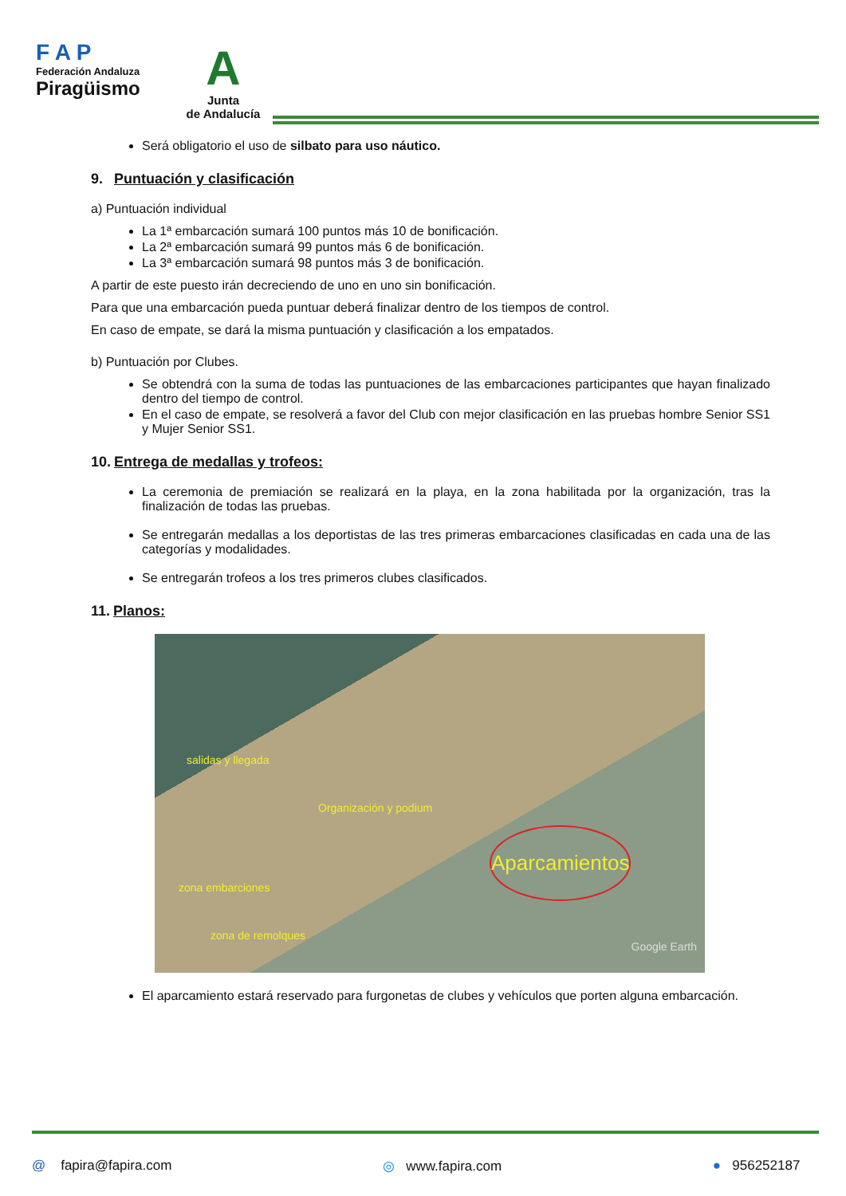F A P
Federación Andaluza
Piragüismo
A
Junta
de Andalucía
Será obligatorio el uso de silbato para uso náutico.
9. Puntuación y clasificación
a) Puntuación individual
La 1ª embarcación sumará 100 puntos más 10 de bonificación.
La 2ª embarcación sumará 99 puntos más 6 de bonificación.
La 3ª embarcación sumará 98 puntos más 3 de bonificación.
A partir de este puesto irán decreciendo de uno en uno sin bonificación.
Para que una embarcación pueda puntuar deberá finalizar dentro de los tiempos de control.
En caso de empate, se dará la misma puntuación y clasificación a los empatados.
b) Puntuación por Clubes.
Se obtendrá con la suma de todas las puntuaciones de las embarcaciones participantes que hayan finalizado dentro del tiempo de control.
En el caso de empate, se resolverá a favor del Club con mejor clasificación en las pruebas hombre Senior SS1 y Mujer Senior SS1.
10. Entrega de medallas y trofeos:
La ceremonia de premiación se realizará en la playa, en la zona habilitada por la organización, tras la finalización de todas las pruebas.
Se entregarán medallas a los deportistas de las tres primeras embarcaciones clasificadas en cada una de las categorías y modalidades.
Se entregarán trofeos a los tres primeros clubes clasificados.
11. Planos:
salidas y llegada
Organización y podium
Aparcamientos
zona embarciones
zona de remolques
Google Earth
El aparcamiento estará reservado para furgonetas de clubes y vehículos que porten alguna embarcación.
@ fapira@fapira.com ◎ www.fapira.com ● 956252187